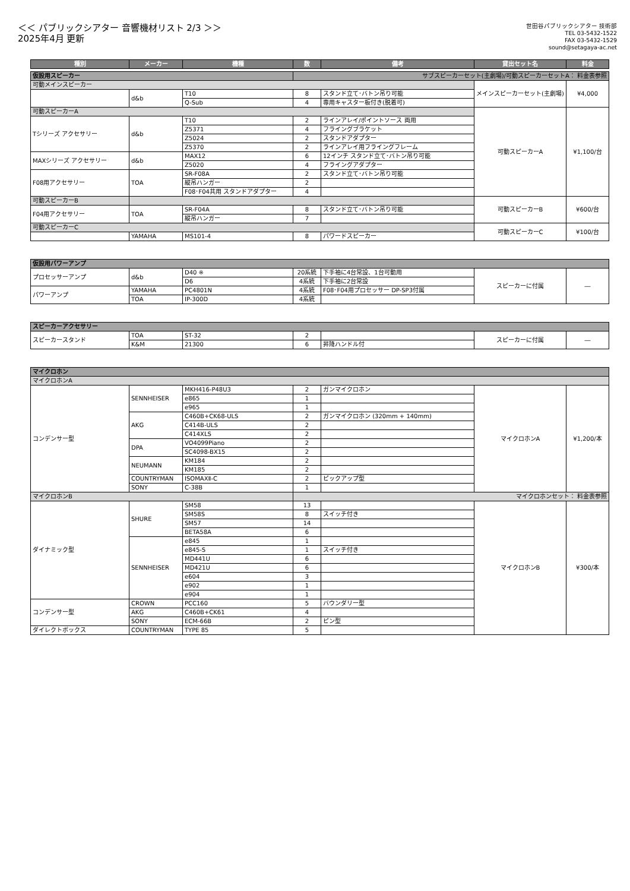＜＜ パブリックシアター 音響機材リスト 2/3 ＞＞
2025年4月 更新
世田谷パブリックシアター 技術部
TEL 03-5432-1522
FAX 03-5432-1529
sound@setagaya-ac.net
| 種別 | メーカー | 機種 | 数 | 備考 | 貸出セット名 | 料金 |
| --- | --- | --- | --- | --- | --- | --- |
| 仮設用スピーカー | | | サブスピーカーセット(主劇場)/可動スピーカーセットA： 料金表参照 | | | |
| 可動メインスピーカー | | | | | メインスピーカーセット(主劇場) | ¥4,000 |
| | d&b | T10 | 8 | スタンド立て･バトン吊り可能 | | |
| | | Q-Sub | 4 | 専用キャスター板付き(脱着可) | | |
| 可動スピーカーA | | | | | 可動スピーカーA | ¥1,100/台 |
| Tシリーズ アクセサリー | d&b | T10 | 2 | ラインアレイ/ポイントソース 両用 | | |
| | | Z5371 | 4 | フライングブラケット | | |
| | | Z5024 | 2 | スタンドアダプター | | |
| | | Z5370 | 2 | ラインアレイ用フライングフレーム | | |
| MAXシリーズ アクセサリー | d&b | MAX12 | 6 | 12インチ スタンド立て･バトン吊り可能 | | |
| | | Z5020 | 4 | フライングアダプター | | |
| F08用アクセサリー | TOA | SR-F08A | 2 | スタンド立て･バトン吊り可能 | | |
| | | 縦吊ハンガー | 2 | | | |
| | | F08･F04共用 スタンドアダプター | 4 | | | |
| 可動スピーカーB | | | | | 可動スピーカーB | ¥600/台 |
| F04用アクセサリー | TOA | SR-F04A | 8 | スタンド立て･バトン吊り可能 | | |
| | | 縦吊ハンガー | 7 | | | |
| 可動スピーカーC | | | | | 可動スピーカーC | ¥100/台 |
| | YAMAHA | MS101-4 | 8 | パワードスピーカー | | |
| 仮設用パワーアンプ | | | | | | |
| プロセッサーアンプ | d&b | D40 ※ | 20系統 | 下手袖に4台常設、1台可動用 | スピーカーに付属 | ― |
| | | D6 | 4系統 | 下手袖に2台常設 | | |
| パワーアンプ | YAMAHA | PC4801N | 4系統 | F08･F04用プロセッサー DP-SP3付属 | | |
| | TOA | IP-300D | 4系統 | | | |
| スピーカーアクセサリー | | | | | | |
| スピーカースタンド | TOA | ST-32 | 2 | | スピーカーに付属 | ― |
| | K&M | 21300 | 6 | 昇降ハンドル付 | | |
| マイクロホン | | | | | | |
| マイクロホンA | | | | | | |
| コンデンサー型 | SENNHEISER | MKH416-P48U3 | 2 | ガンマイクロホン | マイクロホンA | ¥1,200/本 |
| | | e865 | 1 | | | |
| | | e965 | 1 | | | |
| | AKG | C460B+CK68-ULS | 2 | ガンマイクロホン (320mm + 140mm) | | |
| | | C414B-ULS | 2 | | | |
| | | C414XLS | 2 | | | |
| | DPA | VO4099Piano | 2 | | | |
| | | SC4098-BX15 | 2 | | | |
| | NEUMANN | KM184 | 2 | | | |
| | | KM185 | 2 | | | |
| | COUNTRYMAN | ISOMAXⅡ-C | 2 | ピックアップ型 | | |
| | SONY | C-38B | 1 | | | |
| マイクロホンB | | | マイクロホンセット： 料金表参照 | | | |
| ダイナミック型 | SHURE | SM58 | 13 | | マイクロホンB | ¥300/本 |
| | | SM58S | 8 | スイッチ付き | | |
| | | SM57 | 14 | | | |
| | | BETA58A | 6 | | | |
| | SENNHEISER | e845 | 1 | | | |
| | | e845-S | 1 | スイッチ付き | | |
| | | MD441U | 6 | | | |
| | | MD421U | 6 | | | |
| | | e604 | 3 | | | |
| | | e902 | 1 | | | |
| | | e904 | 1 | | | |
| コンデンサー型 | CROWN | PCC160 | 5 | バウンダリー型 | | |
| | AKG | C460B+CK61 | 4 | | | |
| | SONY | ECM-66B | 2 | ピン型 | | |
| ダイレクトボックス | COUNTRYMAN | TYPE 85 | 5 | | | |